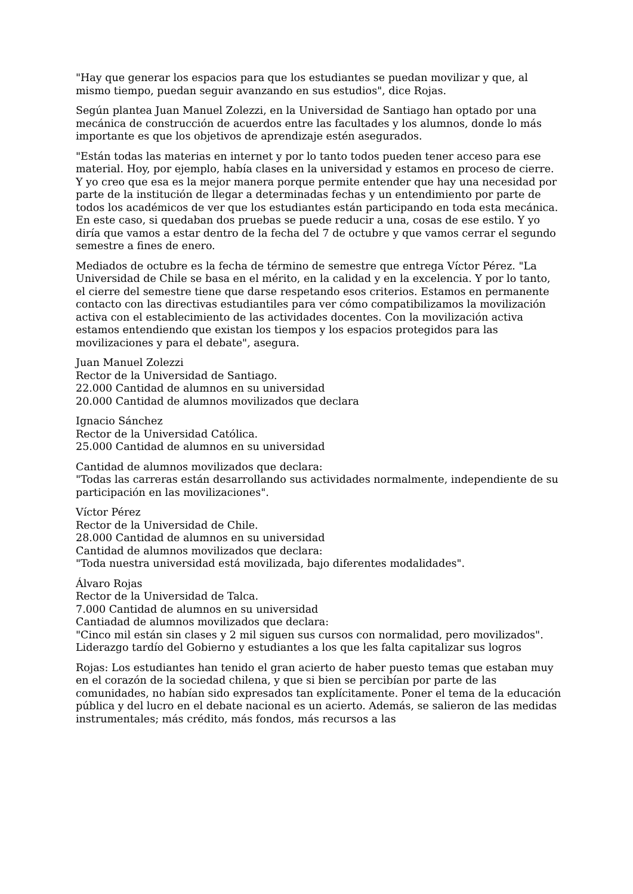"Hay que generar los espacios para que los estudiantes se puedan movilizar y que, al mismo tiempo, puedan seguir avanzando en sus estudios", dice Rojas.
Según plantea Juan Manuel Zolezzi, en la Universidad de Santiago han optado por una mecánica de construcción de acuerdos entre las facultades y los alumnos, donde lo más importante es que los objetivos de aprendizaje estén asegurados.
"Están todas las materias en internet y por lo tanto todos pueden tener acceso para ese material. Hoy, por ejemplo, había clases en la universidad y estamos en proceso de cierre. Y yo creo que esa es la mejor manera porque permite entender que hay una necesidad por parte de la institución de llegar a determinadas fechas y un entendimiento por parte de todos los académicos de ver que los estudiantes están participando en toda esta mecánica. En este caso, si quedaban dos pruebas se puede reducir a una, cosas de ese estilo. Y yo diría que vamos a estar dentro de la fecha del 7 de octubre y que vamos cerrar el segundo semestre a fines de enero.
Mediados de octubre es la fecha de término de semestre que entrega Víctor Pérez. "La Universidad de Chile se basa en el mérito, en la calidad y en la excelencia. Y por lo tanto, el cierre del semestre tiene que darse respetando esos criterios. Estamos en permanente contacto con las directivas estudiantiles para ver cómo compatibilizamos la movilización activa con el establecimiento de las actividades docentes. Con la movilización activa estamos entendiendo que existan los tiempos y los espacios protegidos para las movilizaciones y para el debate", asegura.
Juan Manuel Zolezzi
Rector de la Universidad de Santiago.
22.000 Cantidad de alumnos en su universidad
20.000 Cantidad de alumnos movilizados que declara
Ignacio Sánchez
Rector de la Universidad Católica.
25.000 Cantidad de alumnos en su universidad
Cantidad de alumnos movilizados que declara:
"Todas las carreras están desarrollando sus actividades normalmente, independiente de su participación en las movilizaciones".
Víctor Pérez
Rector de la Universidad de Chile.
28.000 Cantidad de alumnos en su universidad
Cantidad de alumnos movilizados que declara:
"Toda nuestra universidad está movilizada, bajo diferentes modalidades".
Álvaro Rojas
Rector de la Universidad de Talca.
7.000 Cantidad de alumnos en su universidad
Cantiadad de alumnos movilizados que declara:
"Cinco mil están sin clases y 2 mil siguen sus cursos con normalidad, pero movilizados".
Liderazgo tardío del Gobierno y estudiantes a los que les falta capitalizar sus logros
Rojas: Los estudiantes han tenido el gran acierto de haber puesto temas que estaban muy en el corazón de la sociedad chilena, y que si bien se percibían por parte de las comunidades, no habían sido expresados tan explícitamente. Poner el tema de la educación pública y del lucro en el debate nacional es un acierto. Además, se salieron de las medidas instrumentales; más crédito, más fondos, más recursos a las